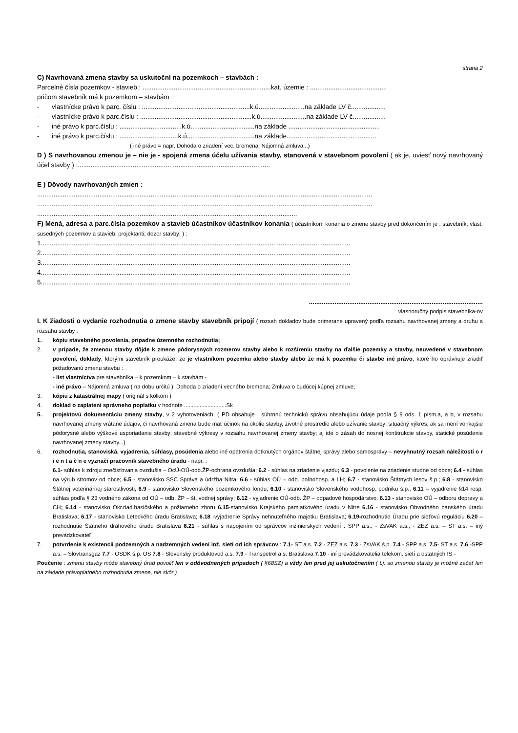strana 2
C) Navrhovaná zmena stavby sa uskutoční na pozemkoch – stavbách :
Parcelné čísla pozemkov - stavieb : ......................................................................kat. územie : ..........................................
pričom stavebník má k pozemkom – stavbám :
- vlastnícke právo k parc. číslu : ...........................................................k.ú.........................na základe LV č...................
- vlastnícke právo k parc.číslu : .............................................................k.ú.........................na základe LV č..................
- iné právo k parc.číslu : ..................................k.ú...................................na základe ..................................................
- iné právo k parc.číslu : ................................k.ú.....................................na základe.................................................
( iné právo = napr. Dohoda o zriadení vec. bremena; Nájomná zmluva...)
D ) S navrhovanou zmenou je – nie je - spojená zmena účelu užívania stavby, stanovená v stavebnom povolení ( ak je, uviesť nový navrhovaný účel stavby ) :.........................................................................................................
E ) Dôvody navrhovaných zmien :
.......................................................................................................................................................................................
.......................................................................................................................................................................................
..............................................................................................................................................
F) Mená, adresa a parc.čísla pozemkov a stavieb účastníkov účastníkov konania ( účastníkom konania o zmene stavby pred dokončením je : stavebník; vlast. susedných pozemkov a stavieb; projektanti; dozor stavby; ) :
1.........................................................................................................................................................................
2.........................................................................................................................................................................
3.........................................................................................................................................................................
4.........................................................................................................................................................................
5.........................................................................................................................................................................
...............................................................................................
vlasnoručný podpis stavebníka-ov
I. K žiadosti o vydanie rozhodnutia o zmene stavby stavebník pripojí ( rozsah dokladov bude primerane upravený podľa rozsahu navrhovanej zmeny a druhu a rozsahu stavby :
1. kópiu stavebného povolenia, prípadne územného rozhodnutia;
2. v prípade, že zmenou stavby dôjde k zmene pôdorysných rozmerov stavby alebo k rozšíreniu stavby na ďalšie pozemky a stavby, neuvedené v stavebnom povolení, doklady, ktorými stavebník preukáže, že je vlastníkom pozemku alebo stavby alebo že má k pozemku či stavbe iné právo, ktoré ho oprávňuje zriadiť požadovanú zmenu stavbu :
- list vlastníctva pre stavebníka – k pozemkom – k stavbám -
- iné právo – Nájomná zmluva ( na dobu určitú ); Dohoda o zriadení vecného bremena; Zmluva o budúcej kúpnej zmluve;
3. kópiu z katastrálnej mapy ( originál s kolkom )
4. doklad o zaplatení správneho poplatku v hodnote ...........................Sk
5. projektovú dokumentáciu zmeny stavby, v 2 vyhotoveniach; ( PD obsahuje : súhrnnú technickú správu obsahujúcu údaje podľa § 9 ods. 1 písm.a, a b, v rozsahu navrhovanej zmeny vrátane údajov, či navrhovaná zmena bude mať účinok na okolie stavby, životné prostredie alebo užívanie stavby; situačný výkres, ak sa mení vonkajšie pôdorysné alebo výškové usporiadanie stavby; stavebné výkresy v rozsahu navrhovanej zmeny stavby; aj ide o zásah do nosnej konštrukcie stavby, statické posúdenie navrhovanej zmeny stavby...)
6. rozhodnutia, stanoviská, vyjadrenia, súhlasy, posúdenia alebo iné opatrenia dotknutých orgánov štátnej správy alebo samosprávy – nevyhnutný rozsah náležitostí o r i e n t a č n e vyznačí pracovník stavebného úradu - napr. :
6.1- súhlas k zdroju znečisťovania ovzdušia – OcÚ-OÚ-odb.ŽP-ochrana ovzdušia; 6.2 - súhlas na zriadenie vjazdu; 6.3 - povolenie na zriadenie studne od obce; 6.4 - súhlas na výrub stromov od obce; 6.5 - stanovisko SSC Správa a údržba Nitra; 6.6 - súhlas OÚ – odb. poľnohosp. a LH; 6.7 - stanovisko Štátnych lesov š.p.; 6.8 - stanovisko Štátnej veterinárnej starostlivosti; 6.9 - stanovisko Slovenského pozemkového fondu; 6.10 - stanovisko Slovenského vodohosp. podniku š.p.; 6.11 – vyjadrenie §14 resp. súhlas podľa § 23 vodného zákona od OÚ – odb. ŽP – št. vodnej správy; 6.12 - vyjadrenie OÚ-odb. ŽP – odpadové hospodárstvo; 6.13 - stanovisko OÚ – odboru dopravy a CH; 6.14 - stanovisko Okr.riad.hasičského a požiarneho zboru 6.15-stanovisko Krajského pamiatkového úradu v Nitre 6.16 - stanovisko Obvodného banského úradu Bratislava; 6.17 - stanovisko Leteckého úradu Bratislava; 6.18 -vyjadrenie Správy nehnuteľného majetku Bratislava; 6.19-rozhodnutie Úradu prie sieťovú reguláciu 6.20 – rozhodnutie Štátneho dráhového úradu Bratislava 6.21 - súhlas s napojením od správcov inžinierskych vedení : SPP a.s.; - ZsVAK a.s.; - ZEZ a.s. – ST a.s. – iný prevádzkovateľ
7. potvrdenie k existencii podzemných a nadzemných vedení inž. sietí od ich správcov : 7.1- ST a.s. 7.2 - ZEZ a.s. 7.3 - ZsVAK š.p. 7.4 - SPP a.s. 7.5- ST a.s. 7.6 -SPP a.s. – Slovtransgaz 7.7 - OSDK š.p. OS 7.8 - Slovenský produktovod a.s. 7.9 - Transpetrol a.s. Bratislava 7.10 - iní prevádzkovatelia telekom. sietí a ostatných IS -
Poučenie : zmenu stavby môže stavebný úrad povoliť len v odôvodnených prípadoch ( §68SZ) a vždy len pred jej uskutočnením ( t.j. so zmenou stavby je možné začať len na základe právoplatného rozhodnutia zmene, nie skôr )